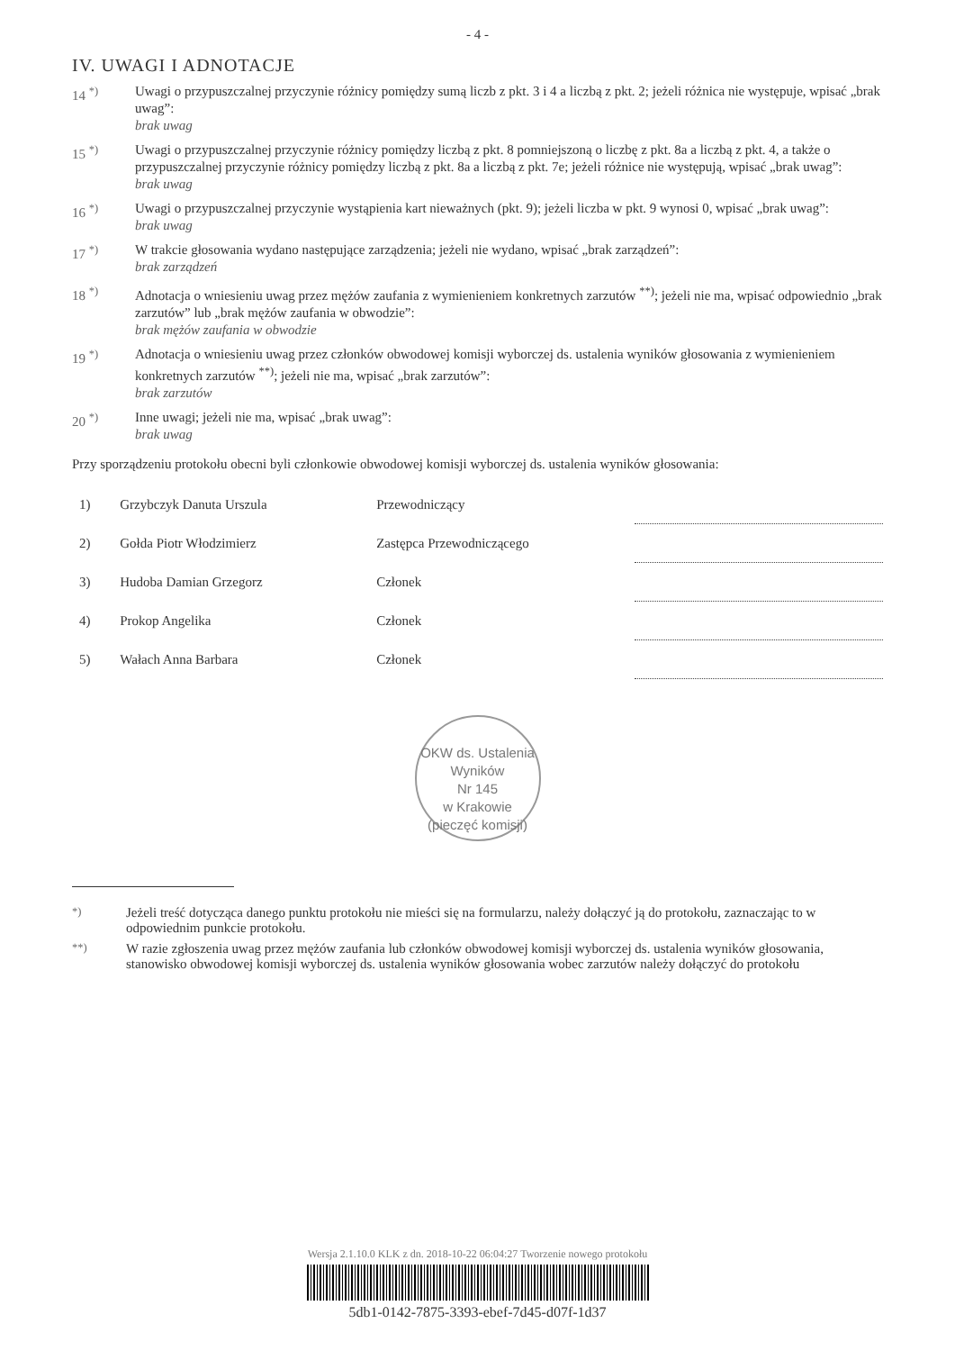- 4 -
IV. UWAGI I ADNOTACJE
14 <sup>*)</sup> Uwagi o przypuszczalnej przyczynie różnicy pomiędzy sumą liczb z pkt. 3 i 4 a liczbą z pkt. 2; jeżeli różnica nie występuje, wpisać „brak uwag”:
brak uwag
15 <sup>*)</sup> Uwagi o przypuszczalnej przyczynie różnicy pomiędzy liczbą z pkt. 8 pomniejszoną o liczbę z pkt. 8a a liczbą z pkt. 4, a także o przypuszczalnej przyczynie różnicy pomiędzy liczbą z pkt. 8a a liczbą z pkt. 7e; jeżeli różnice nie występują, wpisać „brak uwag”:
brak uwag
16 <sup>*)</sup> Uwagi o przypuszczalnej przyczynie wystąpienia kart nieważnych (pkt. 9); jeżeli liczba w pkt. 9 wynosi 0, wpisać „brak uwag”:
brak uwag
17 <sup>*)</sup> W trakcie głosowania wydano następujące zarządzenia; jeżeli nie wydano, wpisać „brak zarządzeń”:
brak zarządzeń
18 <sup>*)</sup> Adnotacja o wniesieniu uwag przez mężów zaufania z wymienieniem konkretnych zarzutów <sup>**)</sup>; jeżeli nie ma, wpisać odpowiednio „brak zarzutów” lub „brak mężów zaufania w obwodzie”:
brak mężów zaufania w obwodzie
19 <sup>*)</sup> Adnotacja o wniesieniu uwag przez członków obwodowej komisji wyborczej ds. ustalenia wyników głosowania z wymienieniem konkretnych zarzutów <sup>**)</sup>; jeżeli nie ma, wpisać „brak zarzutów”:
brak zarzutów
20 <sup>*)</sup> Inne uwagi; jeżeli nie ma, wpisać „brak uwag”:
brak uwag
Przy sporządzeniu protokołu obecni byli członkowie obwodowej komisji wyborczej ds. ustalenia wyników głosowania:
| 1) | Grzybczyk Danuta Urszula | Przewodniczący | |
| 2) | Gołda Piotr Włodzimierz | Zastępca Przewodniczącego | |
| 3) | Hudoba Damian Grzegorz | Członek | |
| 4) | Prokop Angelika | Członek | |
| 5) | Wałach Anna Barbara | Członek | |
OKW ds. Ustalenia Wyników
Nr 145
w Krakowie
(pieczęć komisji)
<sup>*)</sup> Jeżeli treść dotycząca danego punktu protokołu nie mieści się na formularzu, należy dołączyć ją do protokołu, zaznaczając to w odpowiednim punkcie protokołu.
<sup>**)</sup> W razie zgłoszenia uwag przez mężów zaufania lub członków obwodowej komisji wyborczej ds. ustalenia wyników głosowania, stanowisko obwodowej komisji wyborczej ds. ustalenia wyników głosowania wobec zarzutów należy dołączyć do protokołu
Wersja 2.1.10.0 KLK z dn. 2018-10-22 06:04:27 Tworzenie nowego protokołu
5db1-0142-7875-3393-ebef-7d45-d07f-1d37